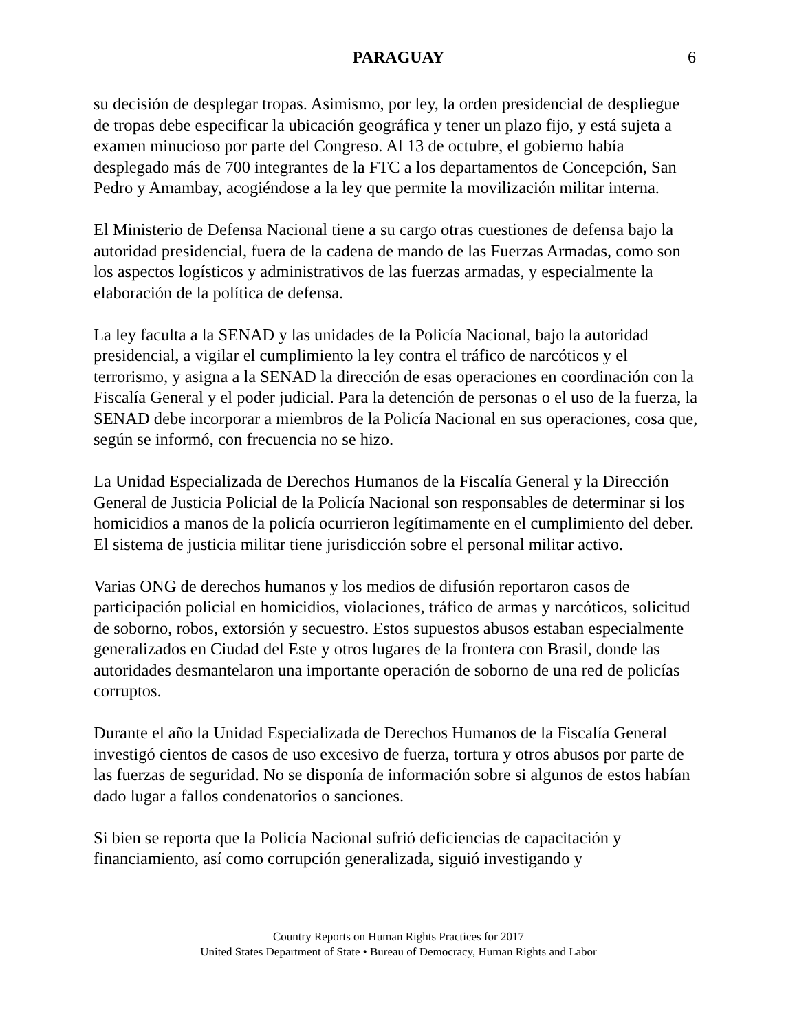PARAGUAY 6
su decisión de desplegar tropas. Asimismo, por ley, la orden presidencial de despliegue de tropas debe especificar la ubicación geográfica y tener un plazo fijo, y está sujeta a examen minucioso por parte del Congreso. Al 13 de octubre, el gobierno había desplegado más de 700 integrantes de la FTC a los departamentos de Concepción, San Pedro y Amambay, acogiéndose a la ley que permite la movilización militar interna.
El Ministerio de Defensa Nacional tiene a su cargo otras cuestiones de defensa bajo la autoridad presidencial, fuera de la cadena de mando de las Fuerzas Armadas, como son los aspectos logísticos y administrativos de las fuerzas armadas, y especialmente la elaboración de la política de defensa.
La ley faculta a la SENAD y las unidades de la Policía Nacional, bajo la autoridad presidencial, a vigilar el cumplimiento la ley contra el tráfico de narcóticos y el terrorismo, y asigna a la SENAD la dirección de esas operaciones en coordinación con la Fiscalía General y el poder judicial. Para la detención de personas o el uso de la fuerza, la SENAD debe incorporar a miembros de la Policía Nacional en sus operaciones, cosa que, según se informó, con frecuencia no se hizo.
La Unidad Especializada de Derechos Humanos de la Fiscalía General y la Dirección General de Justicia Policial de la Policía Nacional son responsables de determinar si los homicidios a manos de la policía ocurrieron legítimamente en el cumplimiento del deber. El sistema de justicia militar tiene jurisdicción sobre el personal militar activo.
Varias ONG de derechos humanos y los medios de difusión reportaron casos de participación policial en homicidios, violaciones, tráfico de armas y narcóticos, solicitud de soborno, robos, extorsión y secuestro. Estos supuestos abusos estaban especialmente generalizados en Ciudad del Este y otros lugares de la frontera con Brasil, donde las autoridades desmantelaron una importante operación de soborno de una red de policías corruptos.
Durante el año la Unidad Especializada de Derechos Humanos de la Fiscalía General investigó cientos de casos de uso excesivo de fuerza, tortura y otros abusos por parte de las fuerzas de seguridad. No se disponía de información sobre si algunos de estos habían dado lugar a fallos condenatorios o sanciones.
Si bien se reporta que la Policía Nacional sufrió deficiencias de capacitación y financiamiento, así como corrupción generalizada, siguió investigando y
Country Reports on Human Rights Practices for 2017
United States Department of State • Bureau of Democracy, Human Rights and Labor